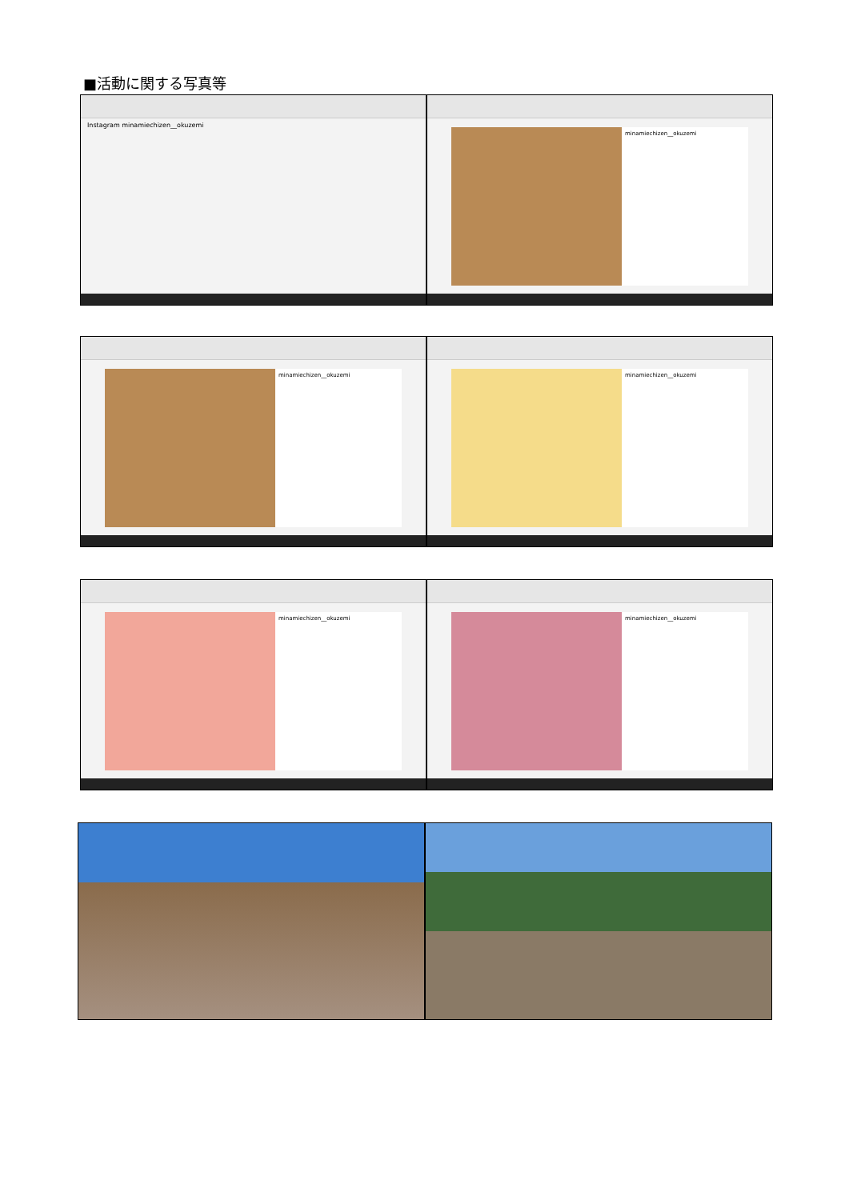■活動に関する写真等
Instagram minamiechizen__okuzemi
minamiechizen__okuzemi
minamiechizen__okuzemi
minamiechizen__okuzemi
minamiechizen__okuzemi
minamiechizen__okuzemi